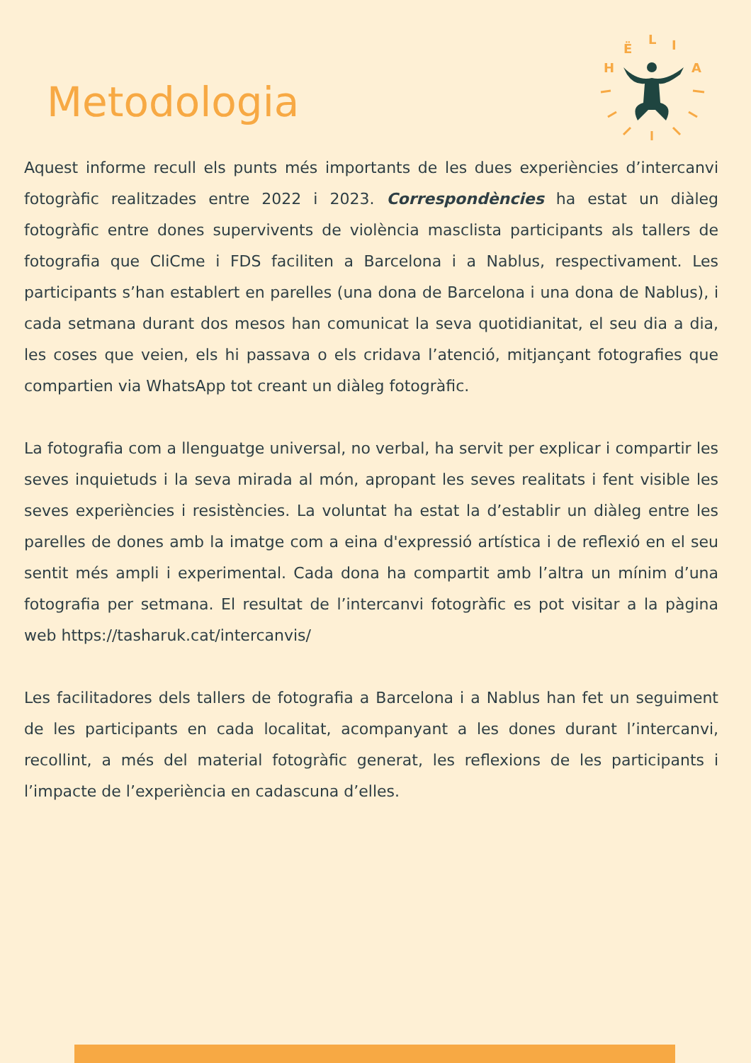Metodologia
H
Ë
L
I
A
Aquest informe recull els punts més importants de les dues experiències d’intercanvi fotogràfic realitzades entre 2022 i 2023. Correspondències ha estat un diàleg fotogràfic entre dones supervivents de violència masclista participants als tallers de fotografia que CliCme i FDS faciliten a Barcelona i a Nablus, respectivament. Les participants s’han establert en parelles (una dona de Barcelona i una dona de Nablus), i cada setmana durant dos mesos han comunicat la seva quotidianitat, el seu dia a dia, les coses que veien, els hi passava o els cridava l’atenció, mitjançant fotografies que compartien via WhatsApp tot creant un diàleg fotogràfic.
La fotografia com a llenguatge universal, no verbal, ha servit per explicar i compartir les seves inquietuds i la seva mirada al món, apropant les seves realitats i fent visible les seves experiències i resistències. La voluntat ha estat la d’establir un diàleg entre les parelles de dones amb la imatge com a eina d'expressió artística i de reflexió en el seu sentit més ampli i experimental. Cada dona ha compartit amb l’altra un mínim d’una fotografia per setmana. El resultat de l’intercanvi fotogràfic es pot visitar a la pàgina web https://tasharuk.cat/intercanvis/
Les facilitadores dels tallers de fotografia a Barcelona i a Nablus han fet un seguiment de les participants en cada localitat, acompanyant a les dones durant l’intercanvi, recollint, a més del material fotogràfic generat, les reflexions de les participants i l’impacte de l’experiència en cadascuna d’elles.